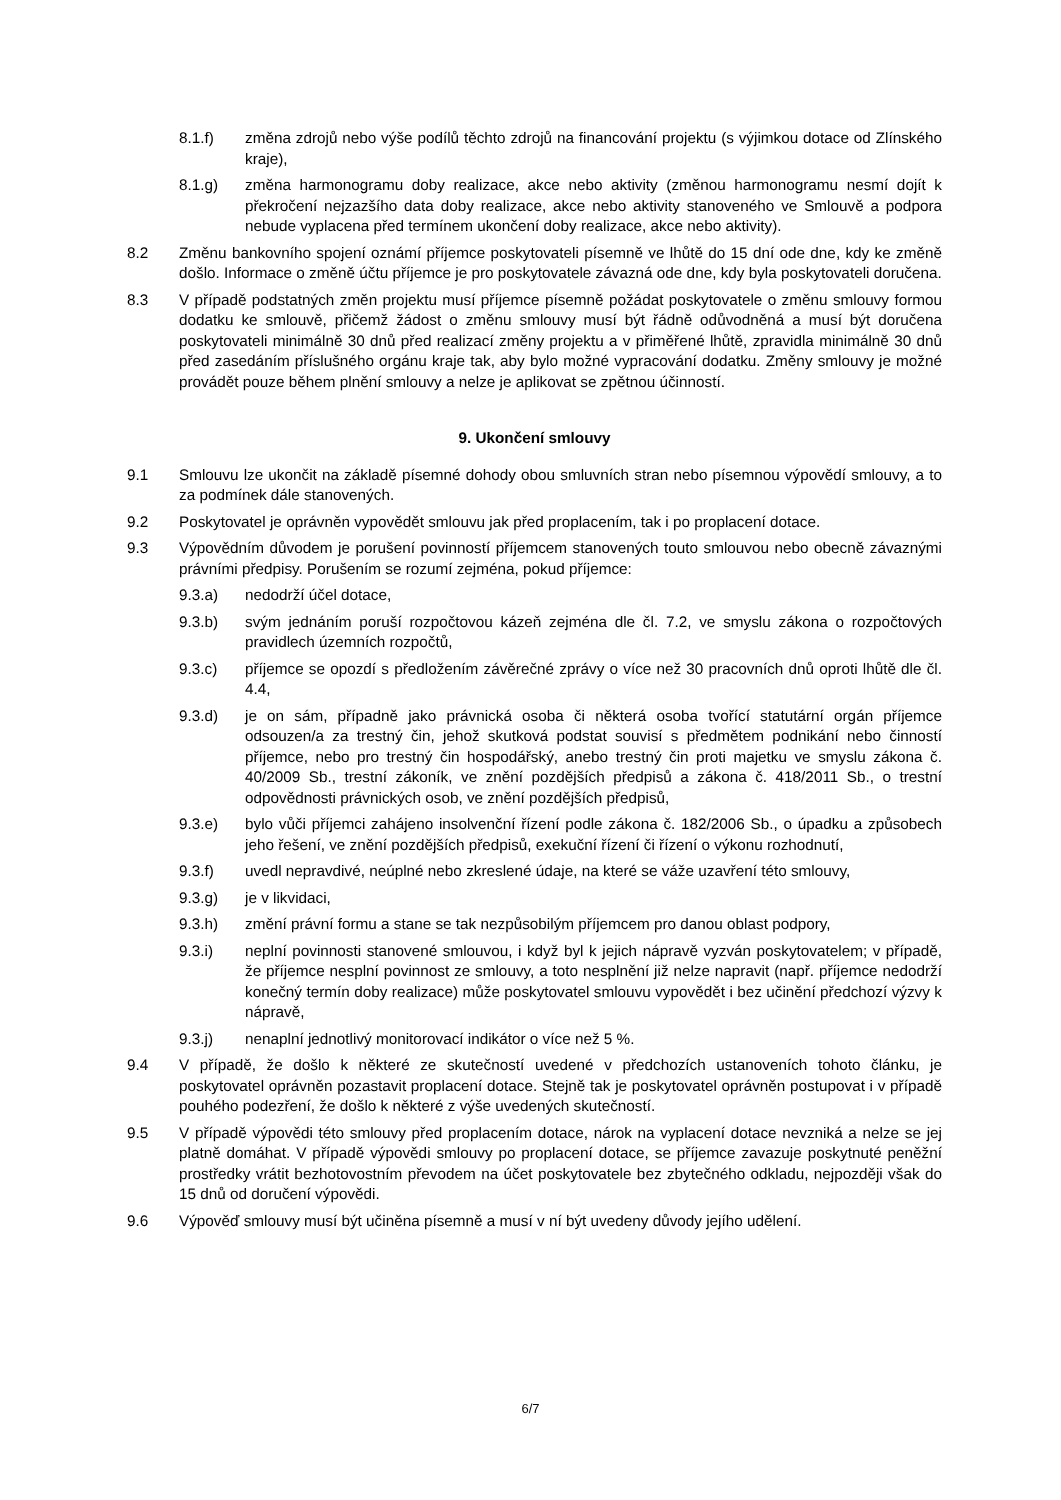8.1.f) změna zdrojů nebo výše podílů těchto zdrojů na financování projektu (s výjimkou dotace od Zlínského kraje),
8.1.g) změna harmonogramu doby realizace, akce nebo aktivity (změnou harmonogramu nesmí dojít k překročení nejzazšího data doby realizace, akce nebo aktivity stanoveného ve Smlouvě a podpora nebude vyplacena před termínem ukončení doby realizace, akce nebo aktivity).
8.2 Změnu bankovního spojení oznámí příjemce poskytovateli písemně ve lhůtě do 15 dní ode dne, kdy ke změně došlo. Informace o změně účtu příjemce je pro poskytovatele závazná ode dne, kdy byla poskytovateli doručena.
8.3 V případě podstatných změn projektu musí příjemce písemně požádat poskytovatele o změnu smlouvy formou dodatku ke smlouvě, přičemž žádost o změnu smlouvy musí být řádně odůvodněná a musí být doručena poskytovateli minimálně 30 dnů před realizací změny projektu a v přiměřené lhůtě, zpravidla minimálně 30 dnů před zasedáním příslušného orgánu kraje tak, aby bylo možné vypracování dodatku. Změny smlouvy je možné provádět pouze během plnění smlouvy a nelze je aplikovat se zpětnou účinností.
9. Ukončení smlouvy
9.1 Smlouvu lze ukončit na základě písemné dohody obou smluvních stran nebo písemnou výpovědí smlouvy, a to za podmínek dále stanovených.
9.2 Poskytovatel je oprávněn vypovědět smlouvu jak před proplacením, tak i po proplacení dotace.
9.3 Výpovědním důvodem je porušení povinností příjemcem stanovených touto smlouvou nebo obecně závaznými právními předpisy. Porušením se rozumí zejména, pokud příjemce:
9.3.a) nedodrží účel dotace,
9.3.b) svým jednáním poruší rozpočtovou kázeň zejména dle čl. 7.2, ve smyslu zákona o rozpočtových pravidlech územních rozpočtů,
9.3.c) příjemce se opozdí s předložením závěrečné zprávy o více než 30 pracovních dnů oproti lhůtě dle čl. 4.4,
9.3.d) je on sám, případně jako právnická osoba či některá osoba tvořící statutární orgán příjemce odsouzen/a za trestný čin, jehož skutková podstat souvisí s předmětem podnikání nebo činností příjemce, nebo pro trestný čin hospodářský, anebo trestný čin proti majetku ve smyslu zákona č. 40/2009 Sb., trestní zákoník, ve znění pozdějších předpisů a zákona č. 418/2011 Sb., o trestní odpovědnosti právnických osob, ve znění pozdějších předpisů,
9.3.e) bylo vůči příjemci zahájeno insolvenční řízení podle zákona č. 182/2006 Sb., o úpadku a způsobech jeho řešení, ve znění pozdějších předpisů, exekuční řízení či řízení o výkonu rozhodnutí,
9.3.f) uvedl nepravdivé, neúplné nebo zkreslené údaje, na které se váže uzavření této smlouvy,
9.3.g) je v likvidaci,
9.3.h) změní právní formu a stane se tak nezpůsobilým příjemcem pro danou oblast podpory,
9.3.i) neplní povinnosti stanovené smlouvou, i když byl k jejich nápravě vyzván poskytovatelem; v případě, že příjemce nesplní povinnost ze smlouvy, a toto nesplnění již nelze napravit (např. příjemce nedodrží konečný termín doby realizace) může poskytovatel smlouvu vypovědět i bez učinění předchozí výzvy k nápravě,
9.3.j) nenaplní jednotlivý monitorovací indikátor o více než 5 %.
9.4 V případě, že došlo k některé ze skutečností uvedené v předchozích ustanoveních tohoto článku, je poskytovatel oprávněn pozastavit proplacení dotace. Stejně tak je poskytovatel oprávněn postupovat i v případě pouhého podezření, že došlo k některé z výše uvedených skutečností.
9.5 V případě výpovědi této smlouvy před proplacením dotace, nárok na vyplacení dotace nevzniká a nelze se jej platně domáhat. V případě výpovědi smlouvy po proplacení dotace, se příjemce zavazuje poskytnuté peněžní prostředky vrátit bezhotovostním převodem na účet poskytovatele bez zbytečného odkladu, nejpozději však do 15 dnů od doručení výpovědi.
9.6 Výpověď smlouvy musí být učiněna písemně a musí v ní být uvedeny důvody jejího udělení.
6/7